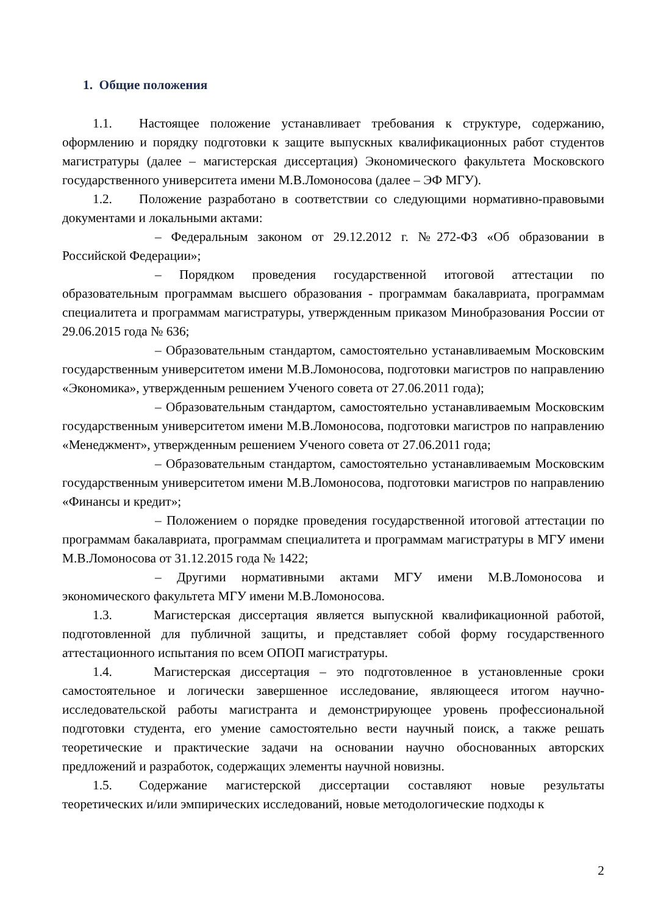1. Общие положения
1.1. Настоящее положение устанавливает требования к структуре, содержанию, оформлению и порядку подготовки к защите выпускных квалификационных работ студентов магистратуры (далее – магистерская диссертация) Экономического факультета Московского государственного университета имени М.В.Ломоносова (далее – ЭФ МГУ).
1.2. Положение разработано в соответствии со следующими нормативно-правовыми документами и локальными актами:
– Федеральным законом от 29.12.2012 г. №272-ФЗ «Об образовании в Российской Федерации»;
– Порядком проведения государственной итоговой аттестации по образовательным программам высшего образования - программам бакалавриата, программам специалитета и программам магистратуры, утвержденным приказом Минобразования России от 29.06.2015 года № 636;
– Образовательным стандартом, самостоятельно устанавливаемым Московским государственным университетом имени М.В.Ломоносова, подготовки магистров по направлению «Экономика», утвержденным решением Ученого совета от 27.06.2011 года);
– Образовательным стандартом, самостоятельно устанавливаемым Московским государственным университетом имени М.В.Ломоносова, подготовки магистров по направлению «Менеджмент», утвержденным решением Ученого совета от 27.06.2011 года;
– Образовательным стандартом, самостоятельно устанавливаемым Московским государственным университетом имени М.В.Ломоносова, подготовки магистров по направлению «Финансы и кредит»;
– Положением о порядке проведения государственной итоговой аттестации по программам бакалавриата, программам специалитета и программам магистратуры в МГУ имени М.В.Ломоносова от 31.12.2015 года № 1422;
– Другими нормативными актами МГУ имени М.В.Ломоносова и экономического факультета МГУ имени М.В.Ломоносова.
1.3. Магистерская диссертация является выпускной квалификационной работой, подготовленной для публичной защиты, и представляет собой форму государственного аттестационного испытания по всем ОПОП магистратуры.
1.4. Магистерская диссертация – это подготовленное в установленные сроки самостоятельное и логически завершенное исследование, являющееся итогом научно-исследовательской работы магистранта и демонстрирующее уровень профессиональной подготовки студента, его умение самостоятельно вести научный поиск, а также решать теоретические и практические задачи на основании научно обоснованных авторских предложений и разработок, содержащих элементы научной новизны.
1.5. Содержание магистерской диссертации составляют новые результаты теоретических и/или эмпирических исследований, новые методологические подходы к
2